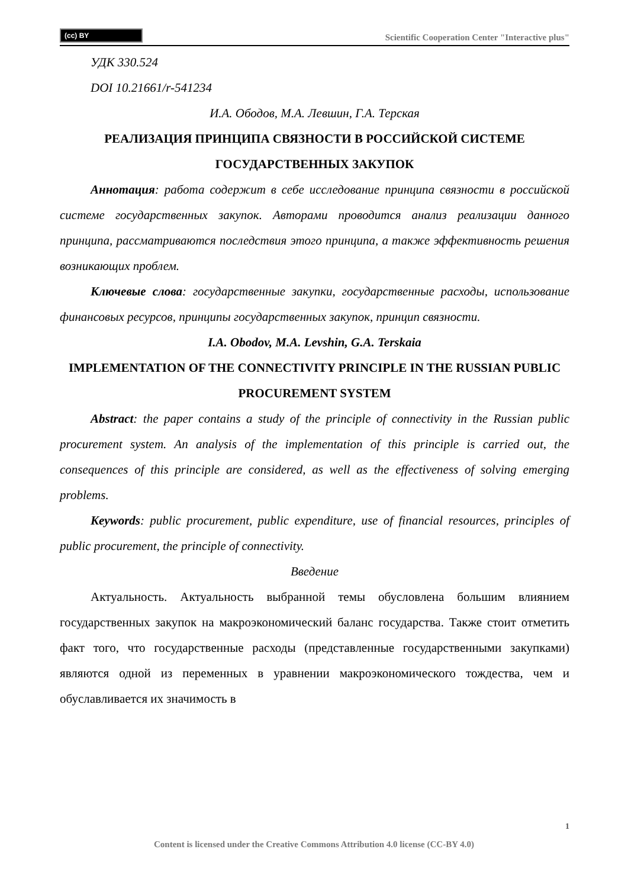(cc) BY
Scientific Cooperation Center "Interactive plus"
УДК 330.524
DOI 10.21661/r-541234
И.А. Ободов, М.А. Левшин, Г.А. Терская
РЕАЛИЗАЦИЯ ПРИНЦИПА СВЯЗНОСТИ В РОССИЙСКОЙ СИСТЕМЕ ГОСУДАРСТВЕННЫХ ЗАКУПОК
Аннотация: работа содержит в себе исследование принципа связности в российской системе государственных закупок. Авторами проводится анализ реализации данного принципа, рассматриваются последствия этого принципа, а также эффективность решения возникающих проблем.
Ключевые слова: государственные закупки, государственные расходы, использование финансовых ресурсов, принципы государственных закупок, принцип связности.
I.A. Obodov, M.A. Levshin, G.A. Terskaia
IMPLEMENTATION OF THE CONNECTIVITY PRINCIPLE IN THE RUSSIAN PUBLIC PROCUREMENT SYSTEM
Abstract: the paper contains a study of the principle of connectivity in the Russian public procurement system. An analysis of the implementation of this principle is carried out, the consequences of this principle are considered, as well as the effectiveness of solving emerging problems.
Keywords: public procurement, public expenditure, use of financial resources, principles of public procurement, the principle of connectivity.
Введение
Актуальность. Актуальность выбранной темы обусловлена большим влиянием государственных закупок на макроэкономический баланс государства. Также стоит отметить факт того, что государственные расходы (представленные государственными закупками) являются одной из переменных в уравнении макроэкономического тождества, чем и обуславливается их значимость в
1
Content is licensed under the Creative Commons Attribution 4.0 license (CC-BY 4.0)